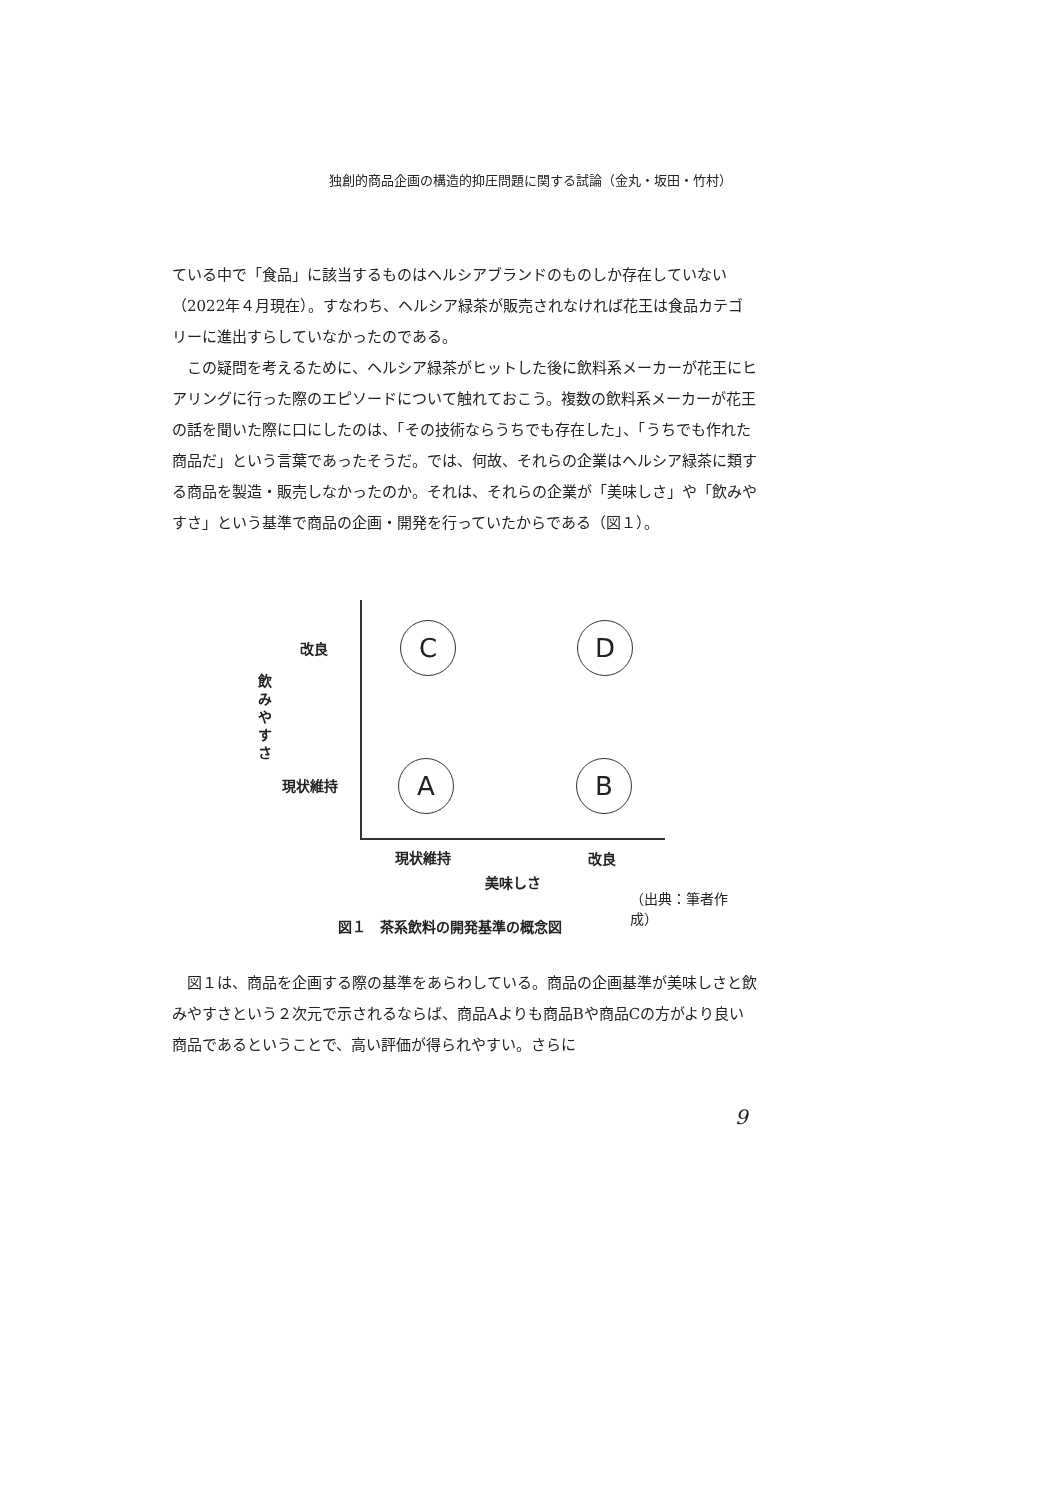独創的商品企画の構造的抑圧問題に関する試論（金丸・坂田・竹村）
ている中で「食品」に該当するものはヘルシアブランドのものしか存在していない（2022年４月現在）。すなわち、ヘルシア緑茶が販売されなければ花王は食品カテゴリーに進出すらしていなかったのである。
　この疑問を考えるために、ヘルシア緑茶がヒットした後に飲料系メーカーが花王にヒアリングに行った際のエピソードについて触れておこう。複数の飲料系メーカーが花王の話を聞いた際に口にしたのは、「その技術ならうちでも存在した」、「うちでも作れた商品だ」という言葉であったそうだ。では、何故、それらの企業はヘルシア緑茶に類する商品を製造・販売しなかったのか。それは、それらの企業が「美味しさ」や「飲みやすさ」という基準で商品の企画・開発を行っていたからである（図１）。
改良
飲みやすさ
現状維持
C D
A B
現状維持 改良
美味しさ
（出典：筆者作成）
図１　茶系飲料の開発基準の概念図
　図１は、商品を企画する際の基準をあらわしている。商品の企画基準が美味しさと飲みやすさという２次元で示されるならば、商品Aよりも商品Bや商品Cの方がより良い商品であるということで、高い評価が得られやすい。さらに
9